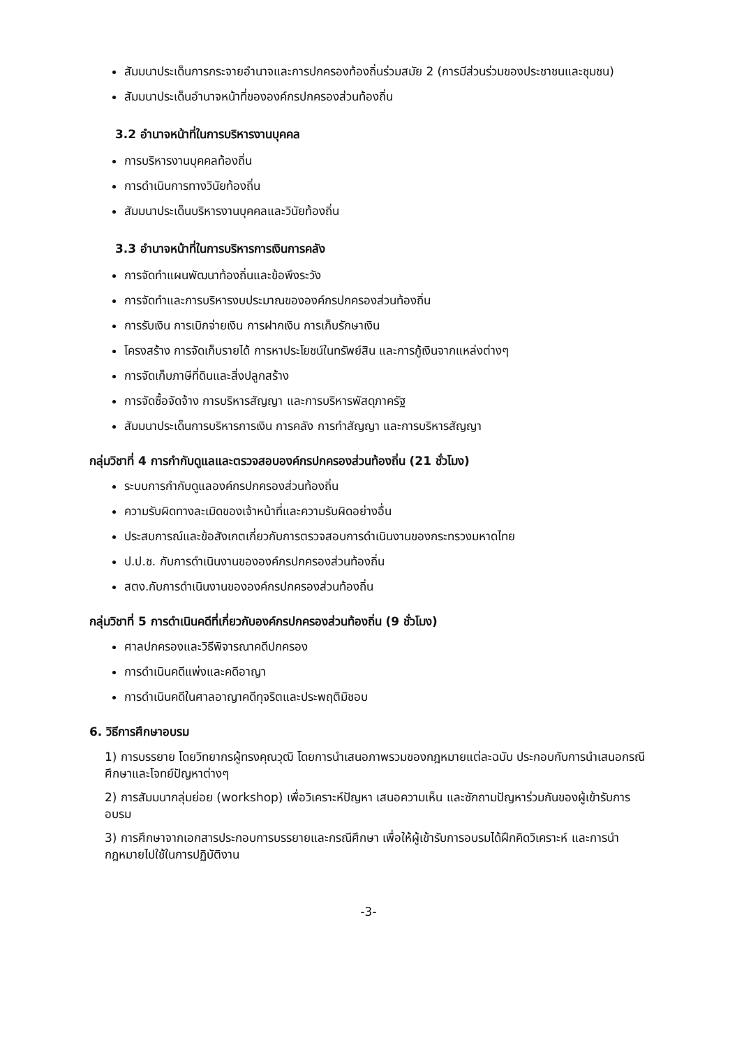สัมมนาประเด็นการกระจายอำนาจและการปกครองท้องถิ่นร่วมสมัย 2 (การมีส่วนร่วมของประชาชนและชุมชน)
สัมมนาประเด็นอำนาจหน้าที่ขององค์กรปกครองส่วนท้องถิ่น
3.2 อำนาจหน้าที่ในการบริหารงานบุคคล
การบริหารงานบุคคลท้องถิ่น
การดำเนินการทางวินัยท้องถิ่น
สัมมนาประเด็นบริหารงานบุคคลและวินัยท้องถิ่น
3.3 อำนาจหน้าที่ในการบริหารการเงินการคลัง
การจัดทำแผนพัฒนาท้องถิ่นและข้อพึงระวัง
การจัดทำและการบริหารงบประมาณขององค์กรปกครองส่วนท้องถิ่น
การรับเงิน การเบิกจ่ายเงิน การฝากเงิน การเก็บรักษาเงิน
โครงสร้าง การจัดเก็บรายได้ การหาประโยชน์ในทรัพย์สิน และการกู้เงินจากแหล่งต่างๆ
การจัดเก็บภาษีที่ดินและสิ่งปลูกสร้าง
การจัดซื้อจัดจ้าง การบริหารสัญญา และการบริหารพัสดุภาครัฐ
สัมมนาประเด็นการบริหารการเงิน การคลัง การทำสัญญา และการบริหารสัญญา
กลุ่มวิชาที่ 4 การกำกับดูแลและตรวจสอบองค์กรปกครองส่วนท้องถิ่น (21 ชั่วโมง)
ระบบการกำกับดูแลองค์กรปกครองส่วนท้องถิ่น
ความรับผิดทางละเมิดของเจ้าหน้าที่และความรับผิดอย่างอื่น
ประสบการณ์และข้อสังเกตเกี่ยวกับการตรวจสอบการดำเนินงานของกระทรวงมหาดไทย
ป.ป.ช. กับการดำเนินงานขององค์กรปกครองส่วนท้องถิ่น
สตง.กับการดำเนินงานขององค์กรปกครองส่วนท้องถิ่น
กลุ่มวิชาที่ 5 การดำเนินคดีที่เกี่ยวกับองค์กรปกครองส่วนท้องถิ่น (9 ชั่วโมง)
ศาลปกครองและวิธีพิจารณาคดีปกครอง
การดำเนินคดีแพ่งและคดีอาญา
การดำเนินคดีในศาลอาญาคดีทุจริตและประพฤติมิชอบ
6. วิธีการศึกษาอบรม
1) การบรรยาย โดยวิทยากรผู้ทรงคุณวุฒิ โดยการนำเสนอภาพรวมของกฎหมายแต่ละฉบับ ประกอบกับการนำเสนอกรณีศึกษาและโจทย์ปัญหาต่างๆ
2) การสัมมนากลุ่มย่อย (workshop) เพื่อวิเคราะห์ปัญหา เสนอความเห็น และซักถามปัญหาร่วมกันของผู้เข้ารับการอบรม
3) การศึกษาจากเอกสารประกอบการบรรยายและกรณีศึกษา เพื่อให้ผู้เข้ารับการอบรมได้ฝึกคิดวิเคราะห์ และการนำกฎหมายไปใช้ในการปฏิบัติงาน
-3-